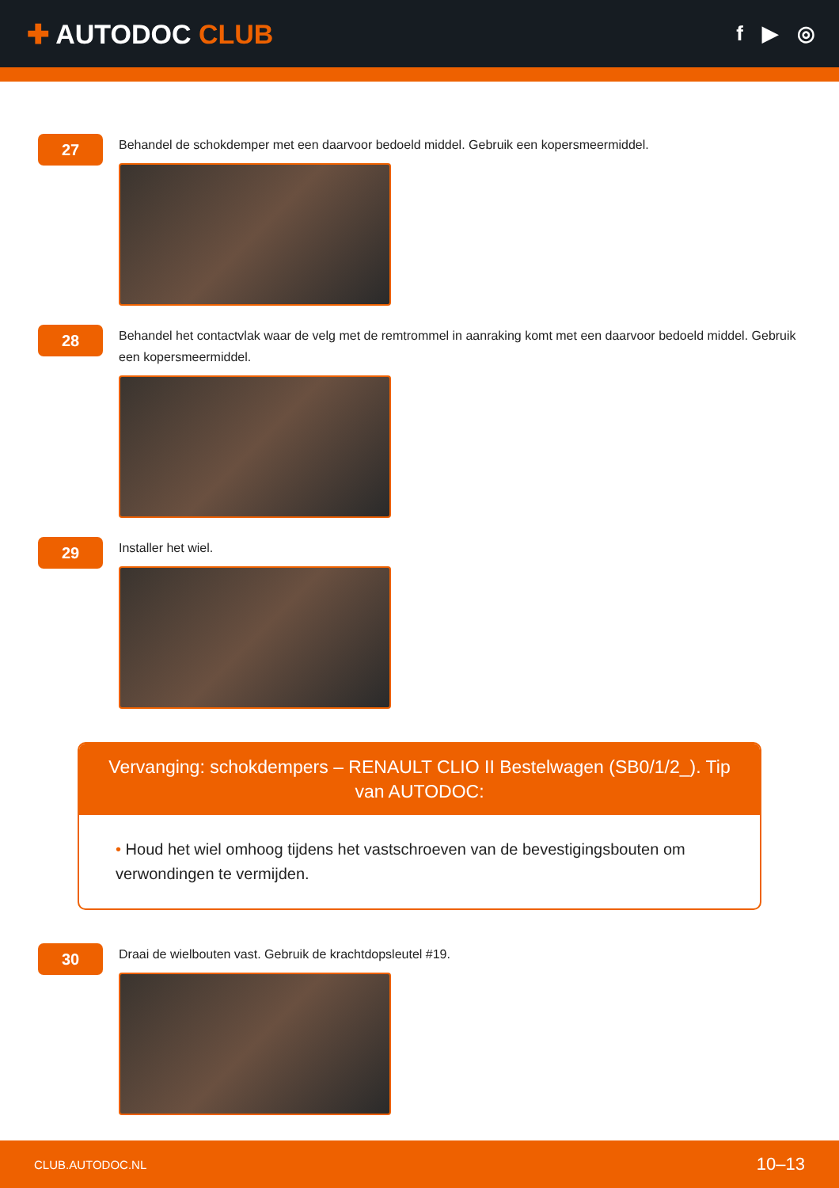✚ AUTODOC CLUB
f ▶ ◎
27
Behandel de schokdemper met een daarvoor bedoeld middel. Gebruik een kopersmeermiddel.
28
Behandel het contactvlak waar de velg met de remtrommel in aanraking komt met een daarvoor bedoeld middel. Gebruik een kopersmeermiddel.
29
Installer het wiel.
Vervanging: schokdempers – RENAULT CLIO II Bestelwagen (SB0/1/2_). Tip van AUTODOC:
• Houd het wiel omhoog tijdens het vastschroeven van de bevestigingsbouten om verwondingen te vermijden.
30
Draai de wielbouten vast. Gebruik de krachtdopsleutel #19.
CLUB.AUTODOC.NL 10–13